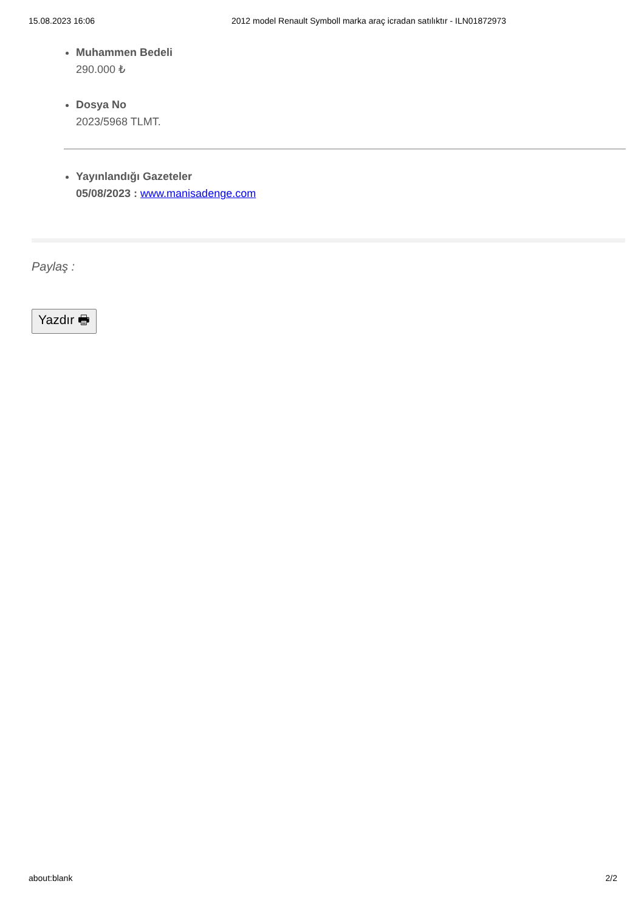15.08.2023 16:06 2012 model Renault Symboll marka araç icradan satılıktır - ILN01872973
Muhammen Bedeli
290.000 ₺
Dosya No
2023/5968 TLMT.
Yayınlandığı Gazeteler
05/08/2023 : www.manisadenge.com
Paylaş :
Yazdır 🖶
about:blank 2/2